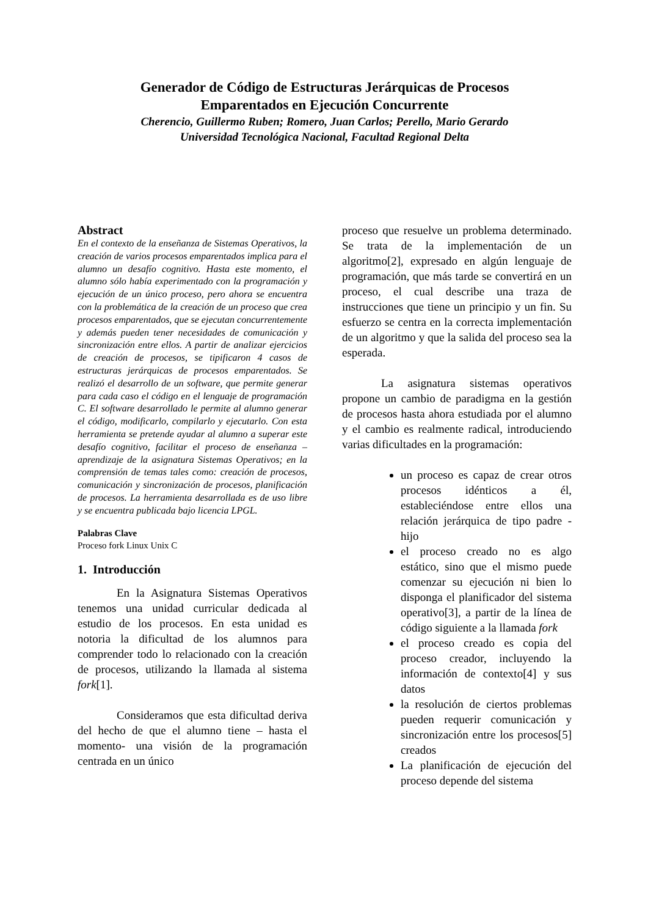Generador de Código de Estructuras Jerárquicas de Procesos
Emparentados en Ejecución Concurrente
Cherencio, Guillermo Ruben; Romero, Juan Carlos; Perello, Mario Gerardo
Universidad Tecnológica Nacional, Facultad Regional Delta
Abstract
En el contexto de la enseñanza de Sistemas Operativos, la creación de varios procesos emparentados implica para el alumno un desafío cognitivo. Hasta este momento, el alumno sólo había experimentado con la programación y ejecución de un único proceso, pero ahora se encuentra con la problemática de la creación de un proceso que crea procesos emparentados, que se ejecutan concurrentemente y además pueden tener necesidades de comunicación y sincronización entre ellos. A partir de analizar ejercicios de creación de procesos, se tipificaron 4 casos de estructuras jerárquicas de procesos emparentados. Se realizó el desarrollo de un software, que permite generar para cada caso el código en el lenguaje de programación C. El software desarrollado le permite al alumno generar el código, modificarlo, compilarlo y ejecutarlo. Con esta herramienta se pretende ayudar al alumno a superar este desafío cognitivo, facilitar el proceso de enseñanza – aprendizaje de la asignatura Sistemas Operativos; en la comprensión de temas tales como: creación de procesos, comunicación y sincronización de procesos, planificación de procesos. La herramienta desarrollada es de uso libre y se encuentra publicada bajo licencia LPGL.
Palabras Clave
Proceso fork Linux Unix C
1. Introducción
En la Asignatura Sistemas Operativos tenemos una unidad curricular dedicada al estudio de los procesos. En esta unidad es notoria la dificultad de los alumnos para comprender todo lo relacionado con la creación de procesos, utilizando la llamada al sistema fork[1].
Consideramos que esta dificultad deriva del hecho de que el alumno tiene – hasta el momento- una visión de la programación centrada en un único
proceso que resuelve un problema determinado. Se trata de la implementación de un algoritmo[2], expresado en algún lenguaje de programación, que más tarde se convertirá en un proceso, el cual describe una traza de instrucciones que tiene un principio y un fin. Su esfuerzo se centra en la correcta implementación de un algoritmo y que la salida del proceso sea la esperada.
La asignatura sistemas operativos propone un cambio de paradigma en la gestión de procesos hasta ahora estudiada por el alumno y el cambio es realmente radical, introduciendo varias dificultades en la programación:
un proceso es capaz de crear otros procesos idénticos a él, estableciéndose entre ellos una relación jerárquica de tipo padre - hijo
el proceso creado no es algo estático, sino que el mismo puede comenzar su ejecución ni bien lo disponga el planificador del sistema operativo[3], a partir de la línea de código siguiente a la llamada fork
el proceso creado es copia del proceso creador, incluyendo la información de contexto[4] y sus datos
la resolución de ciertos problemas pueden requerir comunicación y sincronización entre los procesos[5] creados
La planificación de ejecución del proceso depende del sistema